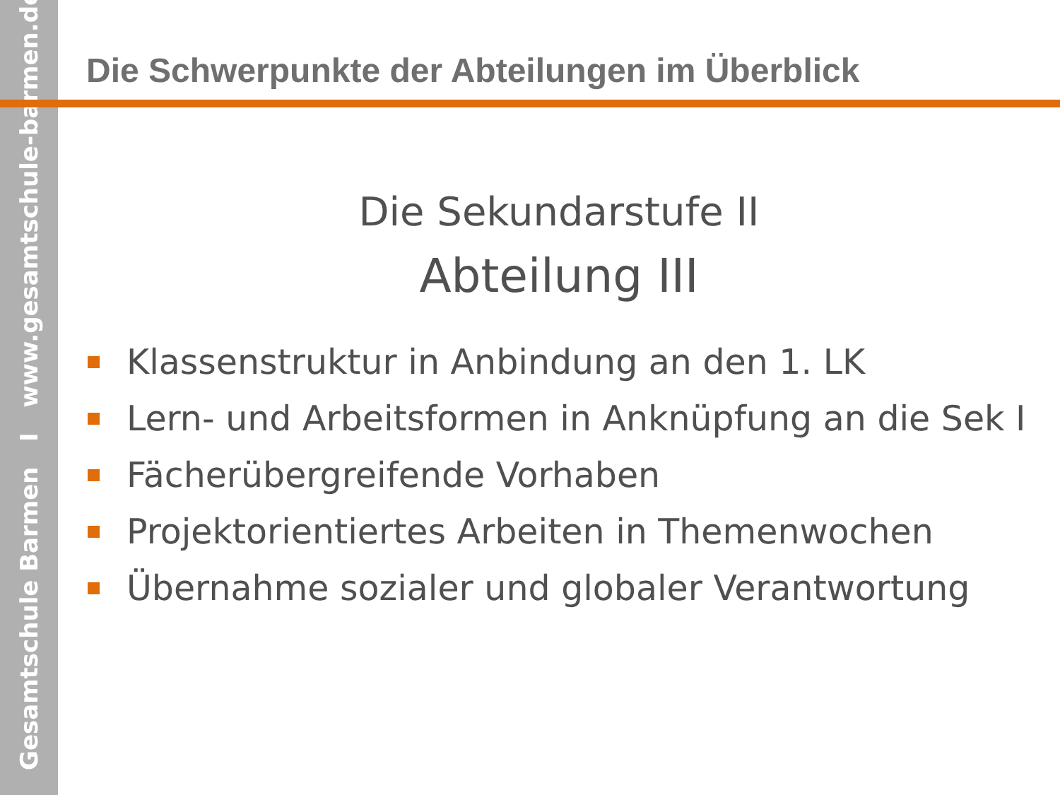Gesamtschule Barmen I www.gesamtschule-barmen.de
Die Schwerpunkte der Abteilungen im Überblick
Die Sekundarstufe II
Abteilung III
Klassenstruktur in Anbindung an den 1. LK
Lern- und Arbeitsformen in Anknüpfung an die Sek I
Fächerübergreifende Vorhaben
Projektorientiertes Arbeiten in Themenwochen
Übernahme sozialer und globaler Verantwortung